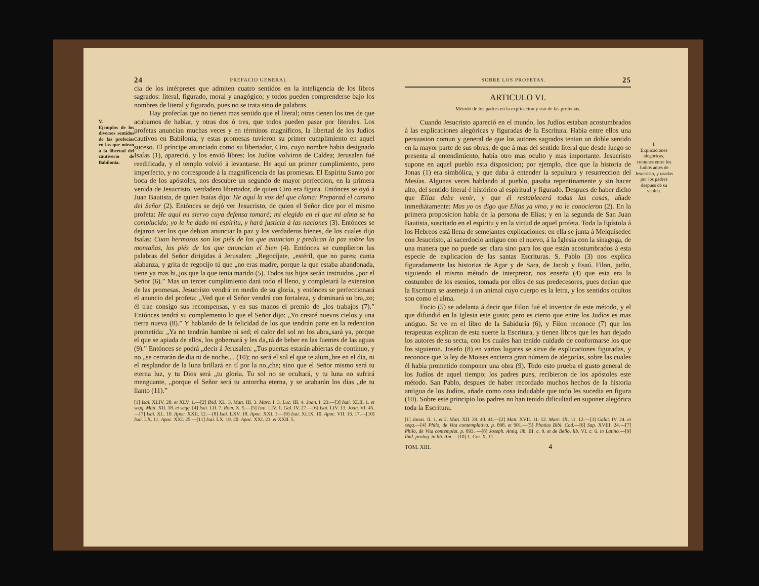V.
Ejemplos de los diversos sentidos de las profecías en las que miran á la libertad del cautiverio de Babilonia.
24 PREFACIO GENERAL
cia de los intérpretes que admiten cuatro sentidos en la inteligencia de los libros sagrados: literal, figurado, moral y anagógico; y todos pueden comprenderse bajo los nombres de literal y figurado, pues no se trata sino de palabras.
Hay profecías que no tienen mas sentido que el literal; otras tienen los tres de que acabamos de hablar, y otras dos ó tres, que todos pueden pasar por literales. Los profetas anuncian muchas veces y en términos magníficos, la libertad de los Judíos cautivos en Babilonia, y estas promesas tuvieron su primer cumplimiento en aquel suceso. El príncipe anunciado como su libertador, Ciro, cuyo nombre habia designado Isaías (1), apareció, y los envió libres: los Judíos volviron de Caldea; Jerusalen fué reedificada, y el templo volvió á levantarse. He aquí un primer cumplimiento, pero imperfecto, y no corresponde á la magnificencia de las promesas. El Espíritu Santo por boca de los apóstoles, nos descubre un segundo de mayor perfeccion, en la primera venida de Jesucristo, verdadero libertador, de quien Ciro era figura. Entónces se oyó á Juan Bautista, de quien Isaías dijo: He aquí la voz del que clama: Preparad el camino del Señor (2). Entónces se dejó ver Jesucristo, de quien el Señor dice por el mismo profeta: He aquí mi siervo cuya defensa tomaré; mi elegido en el que mi alma se ha complucido; yo le he dado mi espíritu, y hará justicia á las naciones (3). Entónces se dejaron ver los que debian anunciar la paz y los verdaderos bienes, de los cuales dijo Isaías: Cuan hermosos son los piés de los que anuncian y predican la paz sobre las montañas, los piés de los que anuncian el bien (4). Entónces se cumplieron las palabras del Señor dirigidas á Jerusalen: „Regocíjate, „estéril, que no pares; canta alabanza, y grita de regocijo tú que „no eras madre, porque la que estaba abandonada, tiene ya mas hi„jos que la que tenia marido (5). Todos tus hijos serán instruidos „por el Señor (6).” Mas un tercer cumplimiento dará todo el lleno, y completará la extension de las promesas. Jesucristo vendrá en medio de su gloria, y entónces se perfeccionará el anuncio del profeta: „Ved que el Señor vendrá con fortaleza, y dominará su bra„zo; él trae consigo sus recompensas, y en sus manos el premio de „los trabajos (7).” Entónces tendrá su complemento lo que el Señor dijo: „Yo crearé nuevos cielos y una tierra nueva (8).” Y hablando de la felicidad de los que tendrán parte en la redencion prometida: „Ya no tendrán hambre ni sed; el calor del sol no los abra„sará ya, porque el que se apiada de ellos, los gobernará y les da„rá de beber en las fuentes de las aguas (9).” Entónces se podrá „decir á Jerusalen: „Tus puertas estarán abiertas de continuo, y no „se cerrarán de dia ni de noche.... (10); no será el sol el que te alum„bre en el dia, ni el resplandor de la luna brillará en tí por la no„che; sino que el Señor mismo será tu eterna luz, y tu Dios será „tu gloria. Tu sol no se ocultará, y tu luna no sufrirá menguante, „porque el Señor será tu antorcha eterna, y se acabarán los dias „de tu llanto (11).”
[1] Isai. XLIV. 28. et XLV. 1.—[2] Ibid. XL. 3. Matt. III. 3. Marc. I. 3. Luc. III. 4. Joan. I. 23.—[3] Isai. XLII. 1. et seqq. Matt. XII. 18. et seqq. [4] Isai. LII. 7. Rom. X. 5.—[5] Isai. LIV. 1. Gal. IV. 27.—[6] Isai. LIV. 13. Joan. VI. 45.—[7] Isai. XL. 10. Apoc. XXII. 12.—[8] Isai. LXV. 18. Apoc. XXI. 1.—[9] Isai. XLIX. 10. Apoc. VII. 16. 17.—[10] Isai. LX. 11. Apoc. XXI. 25.—[11] Isai. LX. 19. 20. Apoc. XXI. 23. et XXII. 5.
SOBRE LOS PROFETAS. 25
ARTICULO VI.
Método de los padres en la explicacion y uso de las profecías.
Cuando Jesucristo apareció en el mundo, los Judíos estaban acostumbrados á las explicaciones alegóricas y figuradas de la Escritura. Habia entre ellos una persuasion comun y general de que los autores sagrados tenian un doble sentido en la mayor parte de sus obras; de que á mas del sentido literal que desde luego se presenta al entendimiento, habia otro mas oculto y mas importante. Jesucristo supone en aquel pueblo esta disposicion; por ejemplo, dice que la historia de Jonas (1) era simbólica, y que daba á entender la sepultura y resurreccion del Mesías. Algunas veces hablando al pueblo, pasaba repentinamente y sin hacer alto, del sentido literal é histórico al espiritual y figurado. Despues de haber dicho que Elías debe venir, y que él restablecerá todas las cosas, añade inmediátamente: Mas yo os digo que Elías ya vino, y no le conocieron (2). En la primera proposicion habla de la persona de Elías; y en la segunda de San Juan Bautista, suscitado en el espíritu y en la virtud de aquel profeta. Toda la Epístola á los Hebreos está llena de semejantes explicaciones: en ella se junta á Melquisedec con Jesucristo, al sacerdocio antiguo con el nuevo, á la Iglesia con la sinagoga, de una manera que no puede ser clara sino para los que están acostumbrados á esta especie de explicacion de las santas Escrituras. S. Pablo (3) nos explica figuradamente las historias de Agar y de Sara, de Jacob y Esaú. Filon, judío, siguiendo el mismo método de interpretar, nos enseña (4) que esta era la costumbre de los esenios, tomada por ellos de sus predecesores, pues decian que la Escritura se asemeja á un animal cuyo cuerpo es la letra, y los sentidos ocultos son como el alma.
Focio (5) se adelanta á decir que Filon fué el inventor de este método, y el que difundió en la Iglesia este gusto; pero es cierto que entre los Judíos es mas antiguo. Se ve en el libro de la Sabiduría (6), y Filon reconoce (7) que los terapeutas explican de esta suerte la Escritura, y tienen libros que les han dejado los autores de su secta, con los cuales han tenido cuidado de conformarse los que los siguieron. Josefo (8) en varios lugares se sirve de explicaciones figuradas, y reconoce que la ley de Moises encierra gran número de alegorías, sobre las cuales él habia prometido componer una obra (9). Todo esto prueba el gusto general de los Judíos de aquel tiempo; los padres pues, recibieron de los apóstoles este método. San Pablo, despues de haber recordado muchos hechos de la historia antigua de los Judíos, añade como cosa indudable que todo les sucedia en figura (10). Sobre este principio los padres no han tenido dificultad en suponer alegórica toda la Escritura.
[1] Jonas. II. 1. et 2. Matt. XII. 39. 40. 41.—[2] Matt. XVII. 11. 12. Marc. IX. 11. 12.—[3] Galat. IV. 24. et seqq.—[4] Philo, de Vita contemplativa. p. 898. et 901.—[5] Photius Bibl. Cod.—[6] Sap. XVIII. 24.—[7] Philo, de Vita contemplat. p. 893. —[8] Joseph. Antiq. lib. III. c. 9. et de Bello, lib. VI. c. 6. in Latino.—[9] Ibid. prolog. in lib. Ant.—[10] 1. Cor. X. 11.
TOM. XIII. 4
I.
Explicaciones alegóricas, comunes entre los Judios antes de Jesucristo, y usadas por los padres despues de su venida.